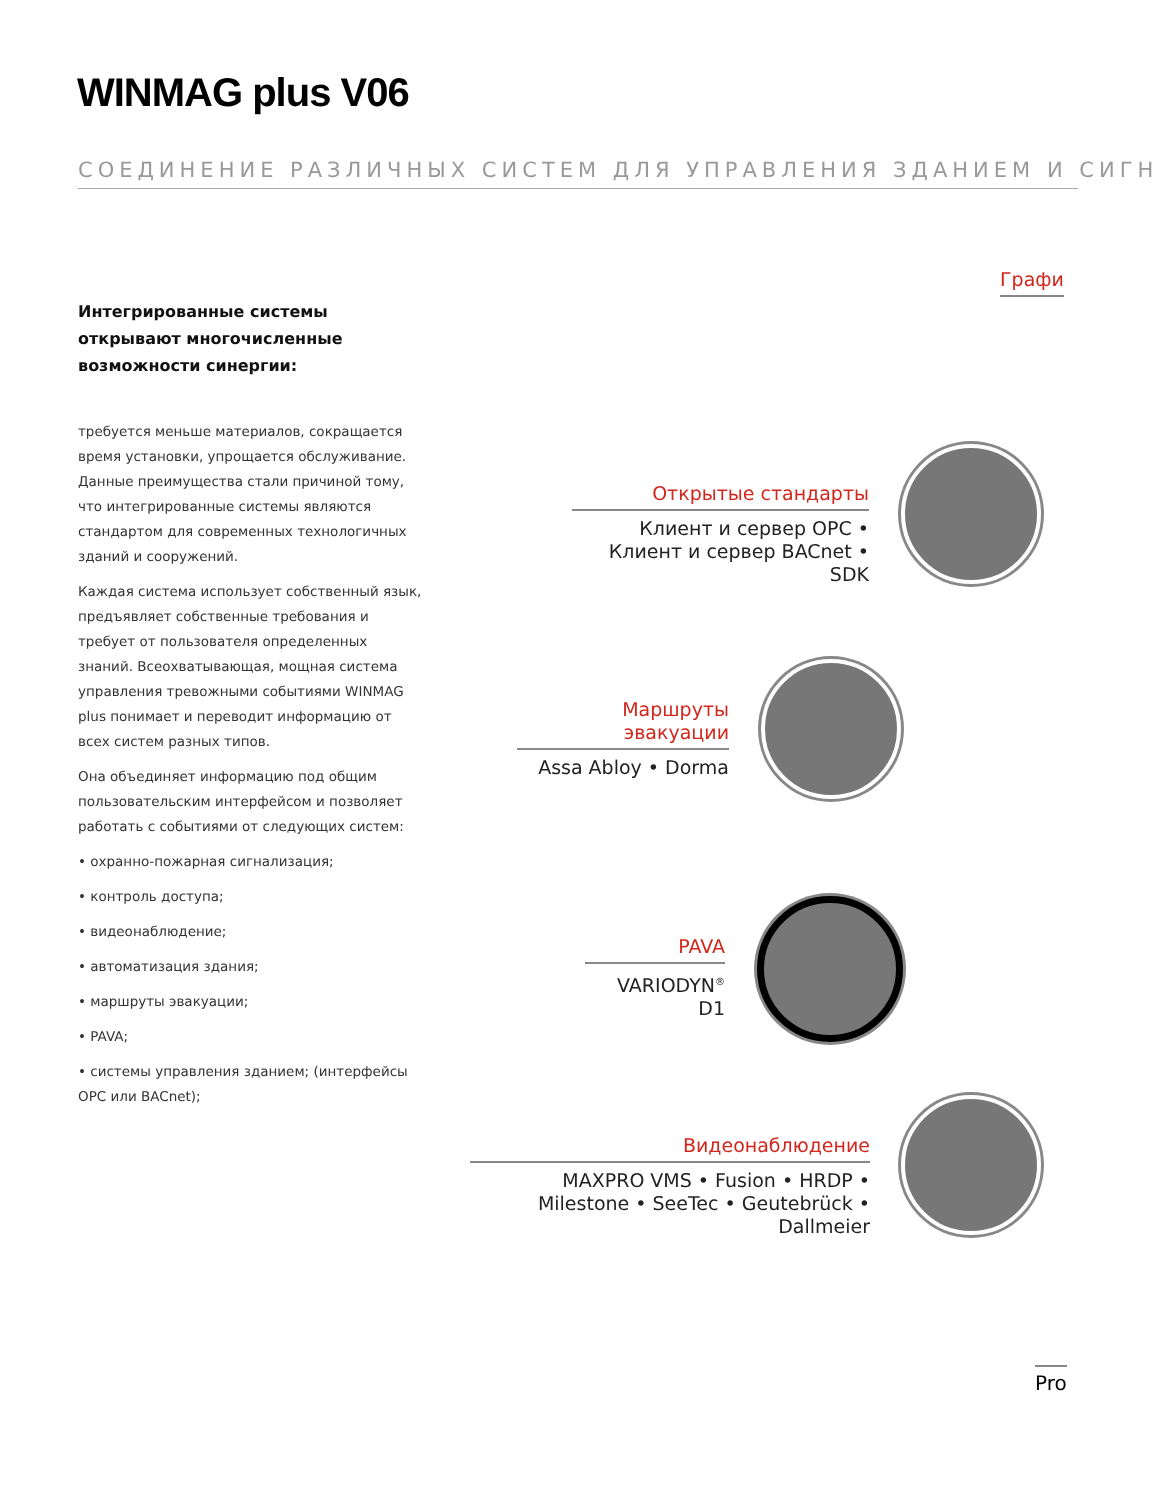WINMAG plus V06
СОЕДИНЕНИЕ РАЗЛИЧНЫХ СИСТЕМ ДЛЯ УПРАВЛЕНИЯ ЗДАНИЕМ И СИГН
Графи
Интегрированные системы открывают многочисленные возможности синергии:
требуется меньше материалов, сокращается время установки, упрощается обслуживание. Данные преимущества стали причиной тому, что интегрированные системы являются стандартом для современных технологичных зданий и сооружений.
Каждая система использует собственный язык, предъявляет собственные требования и требует от пользователя определенных знаний. Всеохватывающая, мощная система управления тревожными событиями WINMAG plus понимает и переводит информацию от всех систем разных типов.
Она объединяет информацию под общим пользовательским интерфейсом и позволяет работать с событиями от следующих систем:
• охранно-пожарная сигнализация;
• контроль доступа;
• видеонаблюдение;
• автоматизация здания;
• маршруты эвакуации;
• PAVA;
• системы управления зданием; (интерфейсы OPC или BACnet);
Открытые стандарты
Клиент и сервер OPC • Клиент и сервер BACnet • SDK
Маршруты эвакуации
Assa Abloy • Dorma
PAVA
VARIODYN<sup>®</sup> D1
Видеонаблюдение
MAXPRO VMS • Fusion • HRDP • Milestone • SeeTec • Geutebrück • Dallmeier
Pro